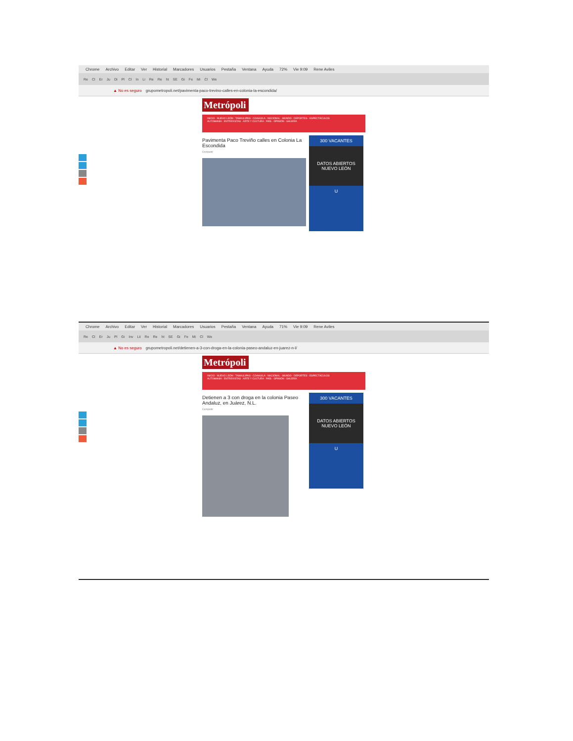Chrome Archivo Editar Ver Historial Marcadores Usuarios Pestaña Ventana Ayuda 72% Vie 9:09 Rene Aviles
Re Cl Er Ju Di Pl Cl In Li Re Re ht SE Gi Fe Mi Cl We
▲ No es seguro grupometropoli.net/pavimenta-paco-trevino-calles-en-colonia-la-escondida/
Metrópoli
INICIO · NUEVO LEÓN · TAMAULIPAS · COAHUILA · NACIONAL · MUNDO · DEPORTES · ESPECTÁCULOS
AUTOMANÍA · ENTREVISTAS · ARTE Y CULTURA · PAÍS · OPINIÓN · GALERÍA
Pavimenta Paco Treviño calles en Colonia La Escondida
Compartir
300 VACANTES
DATOS ABIERTOS
NUEVO LEÓN
U
Chrome Archivo Editar Ver Historial Marcadores Usuarios Pestaña Ventana Ayuda 71% Vie 9:09 Rene Aviles
Re Cl Er Ju Pl Gi Inv Lii Re Re ht SE Gi Fe Mi Cl We
▲ No es seguro grupometropoli.net/detienen-a-3-con-droga-en-la-colonia-paseo-andaluz-en-juarez-n-l/
Metrópoli
INICIO · NUEVO LEÓN · TAMAULIPAS · COAHUILA · NACIONAL · MUNDO · DEPORTES · ESPECTÁCULOS
AUTOMANÍA · ENTREVISTAS · ARTE Y CULTURA · PAÍS · OPINIÓN · GALERÍA
Detienen a 3 con droga en la colonia Paseo Andaluz, en Juárez, N.L.
Compartir
300 VACANTES
DATOS ABIERTOS
NUEVO LEÓN
U